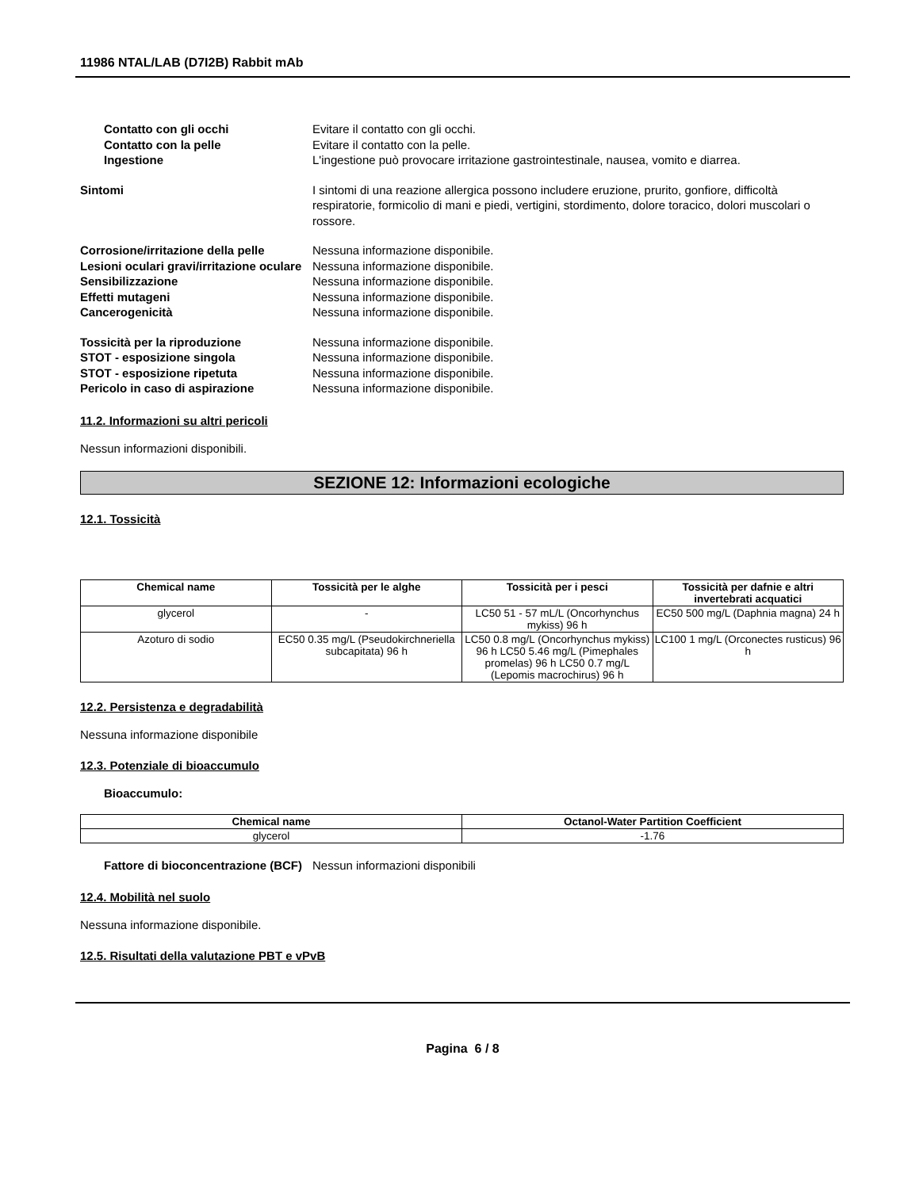11986 NTAL/LAB (D7I2B) Rabbit mAb
Contatto con gli occhi
Evitare il contatto con gli occhi.
Contatto con la pelle
Evitare il contatto con la pelle.
Ingestione
L'ingestione può provocare irritazione gastrointestinale, nausea, vomito e diarrea.
Sintomi
I sintomi di una reazione allergica possono includere eruzione, prurito, gonfiore, difficoltà respiratorie, formicolio di mani e piedi, vertigini, stordimento, dolore toracico, dolori muscolari o rossore.
Corrosione/irritazione della pelle
Nessuna informazione disponibile.
Lesioni oculari gravi/irritazione oculare
Nessuna informazione disponibile.
Sensibilizzazione
Nessuna informazione disponibile.
Effetti mutageni
Nessuna informazione disponibile.
Cancerogenicità
Nessuna informazione disponibile.
Tossicità per la riproduzione
Nessuna informazione disponibile.
STOT - esposizione singola
Nessuna informazione disponibile.
STOT - esposizione ripetuta
Nessuna informazione disponibile.
Pericolo in caso di aspirazione
Nessuna informazione disponibile.
11.2. Informazioni su altri pericoli
Nessun informazioni disponibili.
SEZIONE 12: Informazioni ecologiche
12.1. Tossicità
| Chemical name | Tossicità per le alghe | Tossicità per i pesci | Tossicità per dafnie e altri invertebrati acquatici |
| --- | --- | --- | --- |
| glycerol | - | LC50 51 - 57 mL/L (Oncorhynchus mykiss) 96 h | EC50 500 mg/L (Daphnia magna) 24 h |
| Azoturo di sodio | EC50 0.35 mg/L (Pseudokirchneriella subcapitata) 96 h | LC50 0.8 mg/L (Oncorhynchus mykiss) 96 h LC50 5.46 mg/L (Pimephales promelas) 96 h LC50 0.7 mg/L (Lepomis macrochirus) 96 h | LC100 1 mg/L (Orconectes rusticus) 96 h |
12.2. Persistenza e degradabilità
Nessuna informazione disponibile
12.3. Potenziale di bioaccumulo
Bioaccumulo:
| Chemical name | Octanol-Water Partition Coefficient |
| --- | --- |
| glycerol | -1.76 |
Fattore di bioconcentrazione (BCF)
Nessun informazioni disponibili
12.4. Mobilità nel suolo
Nessuna informazione disponibile.
12.5. Risultati della valutazione PBT e vPvB
Pagina 6 / 8